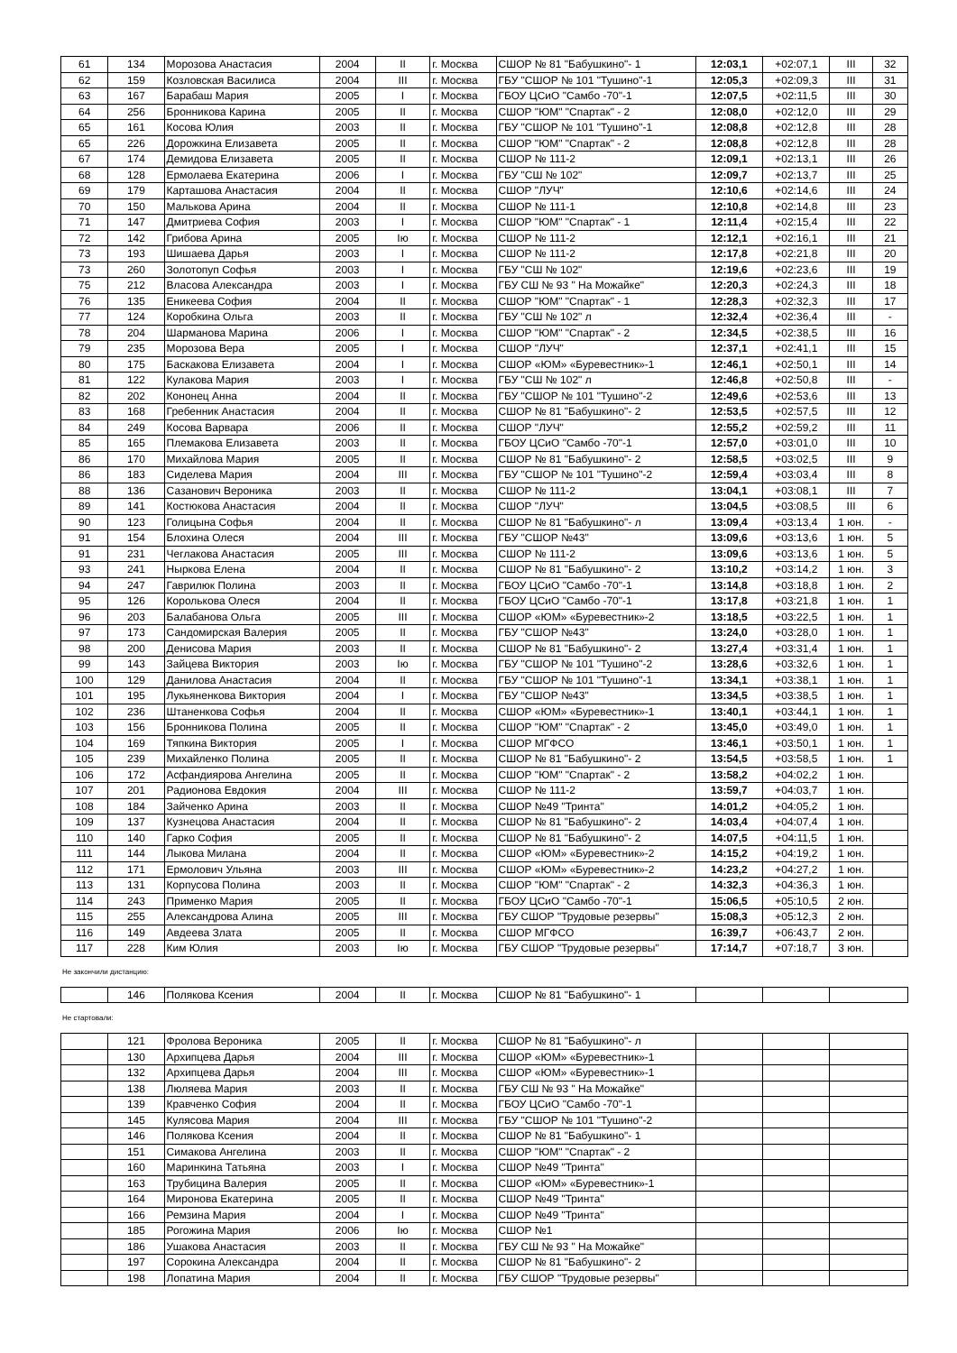| 61 | 134 | Морозова Анастасия | 2004 | II | г. Москва | СШОР № 81 "Бабушкино"- 1 | 12:03,1 | +02:07,1 | III | 32 |
| 62 | 159 | Козловская Василиса | 2004 | III | г. Москва | ГБУ "СШОР № 101 "Тушино"-1 | 12:05,3 | +02:09,3 | III | 31 |
| 63 | 167 | Барабаш Мария | 2005 | I | г. Москва | ГБОУ ЦСиО "Самбо -70"-1 | 12:07,5 | +02:11,5 | III | 30 |
| 64 | 256 | Бронникова Карина | 2005 | II | г. Москва | СШОР "ЮМ" "Спартак" - 2 | 12:08,0 | +02:12,0 | III | 29 |
| 65 | 161 | Косова Юлия | 2003 | II | г. Москва | ГБУ "СШОР № 101 "Тушино"-1 | 12:08,8 | +02:12,8 | III | 28 |
| 65 | 226 | Дорожкина Елизавета | 2005 | II | г. Москва | СШОР "ЮМ" "Спартак" - 2 | 12:08,8 | +02:12,8 | III | 28 |
| 67 | 174 | Демидова Елизавета | 2005 | II | г. Москва | СШОР № 111-2 | 12:09,1 | +02:13,1 | III | 26 |
| 68 | 128 | Ермолаева Екатерина | 2006 | I | г. Москва | ГБУ "СШ № 102" | 12:09,7 | +02:13,7 | III | 25 |
| 69 | 179 | Карташова Анастасия | 2004 | II | г. Москва | СШОР "ЛУЧ" | 12:10,6 | +02:14,6 | III | 24 |
| 70 | 150 | Малькова Арина | 2004 | II | г. Москва | СШОР № 111-1 | 12:10,8 | +02:14,8 | III | 23 |
| 71 | 147 | Дмитриева София | 2003 | I | г. Москва | СШОР "ЮМ" "Спартак" - 1 | 12:11,4 | +02:15,4 | III | 22 |
| 72 | 142 | Грибова Арина | 2005 | Iю | г. Москва | СШОР № 111-2 | 12:12,1 | +02:16,1 | III | 21 |
| 73 | 193 | Шишаева Дарья | 2003 | I | г. Москва | СШОР № 111-2 | 12:17,8 | +02:21,8 | III | 20 |
| 73 | 260 | Золотопуп Софья | 2003 | I | г. Москва | ГБУ "СШ № 102" | 12:19,6 | +02:23,6 | III | 19 |
| 75 | 212 | Власова Александра | 2003 | I | г. Москва | ГБУ СШ № 93 " На Можайке" | 12:20,3 | +02:24,3 | III | 18 |
| 76 | 135 | Еникеева София | 2004 | II | г. Москва | СШОР "ЮМ" "Спартак" - 1 | 12:28,3 | +02:32,3 | III | 17 |
| 77 | 124 | Коробкина Ольга | 2003 | II | г. Москва | ГБУ "СШ № 102" л | 12:32,4 | +02:36,4 | III | - |
| 78 | 204 | Шарманова Марина | 2006 | I | г. Москва | СШОР "ЮМ" "Спартак" - 2 | 12:34,5 | +02:38,5 | III | 16 |
| 79 | 235 | Морозова Вера | 2005 | I | г. Москва | СШОР "ЛУЧ" | 12:37,1 | +02:41,1 | III | 15 |
| 80 | 175 | Баскакова Елизавета | 2004 | I | г. Москва | СШОР «ЮМ» «Буревестник»-1 | 12:46,1 | +02:50,1 | III | 14 |
| 81 | 122 | Кулакова Мария | 2003 | I | г. Москва | ГБУ "СШ № 102" л | 12:46,8 | +02:50,8 | III | - |
| 82 | 202 | Кононец Анна | 2004 | II | г. Москва | ГБУ "СШОР № 101 "Тушино"-2 | 12:49,6 | +02:53,6 | III | 13 |
| 83 | 168 | Гребенник Анастасия | 2004 | II | г. Москва | СШОР № 81 "Бабушкино"- 2 | 12:53,5 | +02:57,5 | III | 12 |
| 84 | 249 | Косова Варвара | 2006 | II | г. Москва | СШОР "ЛУЧ" | 12:55,2 | +02:59,2 | III | 11 |
| 85 | 165 | Племакова Елизавета | 2003 | II | г. Москва | ГБОУ ЦСиО "Самбо -70"-1 | 12:57,0 | +03:01,0 | III | 10 |
| 86 | 170 | Михайлова Мария | 2005 | II | г. Москва | СШОР № 81 "Бабушкино"- 2 | 12:58,5 | +03:02,5 | III | 9 |
| 86 | 183 | Сиделева Мария | 2004 | III | г. Москва | ГБУ "СШОР № 101 "Тушино"-2 | 12:59,4 | +03:03,4 | III | 8 |
| 88 | 136 | Сазанович Вероника | 2003 | II | г. Москва | СШОР № 111-2 | 13:04,1 | +03:08,1 | III | 7 |
| 89 | 141 | Костюкова Анастасия | 2004 | II | г. Москва | СШОР "ЛУЧ" | 13:04,5 | +03:08,5 | III | 6 |
| 90 | 123 | Голицына Софья | 2004 | II | г. Москва | СШОР № 81 "Бабушкино"- л | 13:09,4 | +03:13,4 | 1 юн. | - |
| 91 | 154 | Блохина Олеся | 2004 | III | г. Москва | ГБУ "СШОР №43" | 13:09,6 | +03:13,6 | 1 юн. | 5 |
| 91 | 231 | Чеглакова Анастасия | 2005 | III | г. Москва | СШОР № 111-2 | 13:09,6 | +03:13,6 | 1 юн. | 5 |
| 93 | 241 | Ныркова Елена | 2004 | II | г. Москва | СШОР № 81 "Бабушкино"- 2 | 13:10,2 | +03:14,2 | 1 юн. | 3 |
| 94 | 247 | Гаврилюк Полина | 2003 | II | г. Москва | ГБОУ ЦСиО "Самбо -70"-1 | 13:14,8 | +03:18,8 | 1 юн. | 2 |
| 95 | 126 | Королькова Олеся | 2004 | II | г. Москва | ГБОУ ЦСиО "Самбо -70"-1 | 13:17,8 | +03:21,8 | 1 юн. | 1 |
| 96 | 203 | Балабанова Ольга | 2005 | III | г. Москва | СШОР «ЮМ» «Буревестник»-2 | 13:18,5 | +03:22,5 | 1 юн. | 1 |
| 97 | 173 | Сандомирская Валерия | 2005 | II | г. Москва | ГБУ "СШОР №43" | 13:24,0 | +03:28,0 | 1 юн. | 1 |
| 98 | 200 | Денисова Мария | 2003 | II | г. Москва | СШОР № 81 "Бабушкино"- 2 | 13:27,4 | +03:31,4 | 1 юн. | 1 |
| 99 | 143 | Зайцева Виктория | 2003 | Iю | г. Москва | ГБУ "СШОР № 101 "Тушино"-2 | 13:28,6 | +03:32,6 | 1 юн. | 1 |
| 100 | 129 | Данилова Анастасия | 2004 | II | г. Москва | ГБУ "СШОР № 101 "Тушино"-1 | 13:34,1 | +03:38,1 | 1 юн. | 1 |
| 101 | 195 | Лукьяненкова Виктория | 2004 | I | г. Москва | ГБУ "СШОР №43" | 13:34,5 | +03:38,5 | 1 юн. | 1 |
| 102 | 236 | Штаненкова Софья | 2004 | II | г. Москва | СШОР «ЮМ» «Буревестник»-1 | 13:40,1 | +03:44,1 | 1 юн. | 1 |
| 103 | 156 | Бронникова Полина | 2005 | II | г. Москва | СШОР "ЮМ" "Спартак" - 2 | 13:45,0 | +03:49,0 | 1 юн. | 1 |
| 104 | 169 | Тяпкина Виктория | 2005 | I | г. Москва | СШОР МГФСО | 13:46,1 | +03:50,1 | 1 юн. | 1 |
| 105 | 239 | Михайленко Полина | 2005 | II | г. Москва | СШОР № 81 "Бабушкино"- 2 | 13:54,5 | +03:58,5 | 1 юн. | 1 |
| 106 | 172 | Асфандиярова Ангелина | 2005 | II | г. Москва | СШОР "ЮМ" "Спартак" - 2 | 13:58,2 | +04:02,2 | 1 юн. | |
| 107 | 201 | Радионова Евдокия | 2004 | III | г. Москва | СШОР № 111-2 | 13:59,7 | +04:03,7 | 1 юн. | |
| 108 | 184 | Зайченко Арина | 2003 | II | г. Москва | СШОР №49 "Тринта" | 14:01,2 | +04:05,2 | 1 юн. | |
| 109 | 137 | Кузнецова Анастасия | 2004 | II | г. Москва | СШОР № 81 "Бабушкино"- 2 | 14:03,4 | +04:07,4 | 1 юн. | |
| 110 | 140 | Гарко София | 2005 | II | г. Москва | СШОР № 81 "Бабушкино"- 2 | 14:07,5 | +04:11,5 | 1 юн. | |
| 111 | 144 | Лыкова Милана | 2004 | II | г. Москва | СШОР «ЮМ» «Буревестник»-2 | 14:15,2 | +04:19,2 | 1 юн. | |
| 112 | 171 | Ермолович Ульяна | 2003 | III | г. Москва | СШОР «ЮМ» «Буревестник»-2 | 14:23,2 | +04:27,2 | 1 юн. | |
| 113 | 131 | Корпусова Полина | 2003 | II | г. Москва | СШОР "ЮМ" "Спартак" - 2 | 14:32,3 | +04:36,3 | 1 юн. | |
| 114 | 243 | Применко Мария | 2005 | II | г. Москва | ГБОУ ЦСиО "Самбо -70"-1 | 15:06,5 | +05:10,5 | 2 юн. | |
| 115 | 255 | Александрова Алина | 2005 | III | г. Москва | ГБУ СШОР "Трудовые резервы" | 15:08,3 | +05:12,3 | 2 юн. | |
| 116 | 149 | Авдеева Злата | 2005 | II | г. Москва | СШОР МГФСО | 16:39,7 | +06:43,7 | 2 юн. | |
| 117 | 228 | Ким Юлия | 2003 | Iю | г. Москва | ГБУ СШОР "Трудовые резервы" | 17:14,7 | +07:18,7 | 3 юн. | |
Не закончили дистанцию:
| | 146 | Полякова Ксения | 2004 | II | г. Москва | СШОР № 81 "Бабушкино"- 1 | | | |
Не стартовали:
| | 121 | Фролова Вероника | 2005 | II | г. Москва | СШОР № 81 "Бабушкино"- л | | | |
| | 130 | Архипцева Дарья | 2004 | III | г. Москва | СШОР «ЮМ» «Буревестник»-1 | | | |
| | 132 | Архипцева Дарья | 2004 | III | г. Москва | СШОР «ЮМ» «Буревестник»-1 | | | |
| | 138 | Люляева Мария | 2003 | II | г. Москва | ГБУ СШ № 93 " На Можайке" | | | |
| | 139 | Кравченко София | 2004 | II | г. Москва | ГБОУ ЦСиО "Самбо -70"-1 | | | |
| | 145 | Кулясова Мария | 2004 | III | г. Москва | ГБУ "СШОР № 101 "Тушино"-2 | | | |
| | 146 | Полякова Ксения | 2004 | II | г. Москва | СШОР № 81 "Бабушкино"- 1 | | | |
| | 151 | Симакова Ангелина | 2003 | II | г. Москва | СШОР "ЮМ" "Спартак" - 2 | | | |
| | 160 | Маринкина Татьяна | 2003 | I | г. Москва | СШОР №49 "Тринта" | | | |
| | 163 | Трубицина Валерия | 2005 | II | г. Москва | СШОР «ЮМ» «Буревестник»-1 | | | |
| | 164 | Миронова Екатерина | 2005 | II | г. Москва | СШОР №49 "Тринта" | | | |
| | 166 | Ремзина Мария | 2004 | I | г. Москва | СШОР №49 "Тринта" | | | |
| | 185 | Рогожина Мария | 2006 | Iю | г. Москва | СШОР №1 | | | |
| | 186 | Ушакова Анастасия | 2003 | II | г. Москва | ГБУ СШ № 93 " На Можайке" | | | |
| | 197 | Сорокина Александра | 2004 | II | г. Москва | СШОР № 81 "Бабушкино"- 2 | | | |
| | 198 | Лопатина Мария | 2004 | II | г. Москва | ГБУ СШОР "Трудовые резервы" | | | |